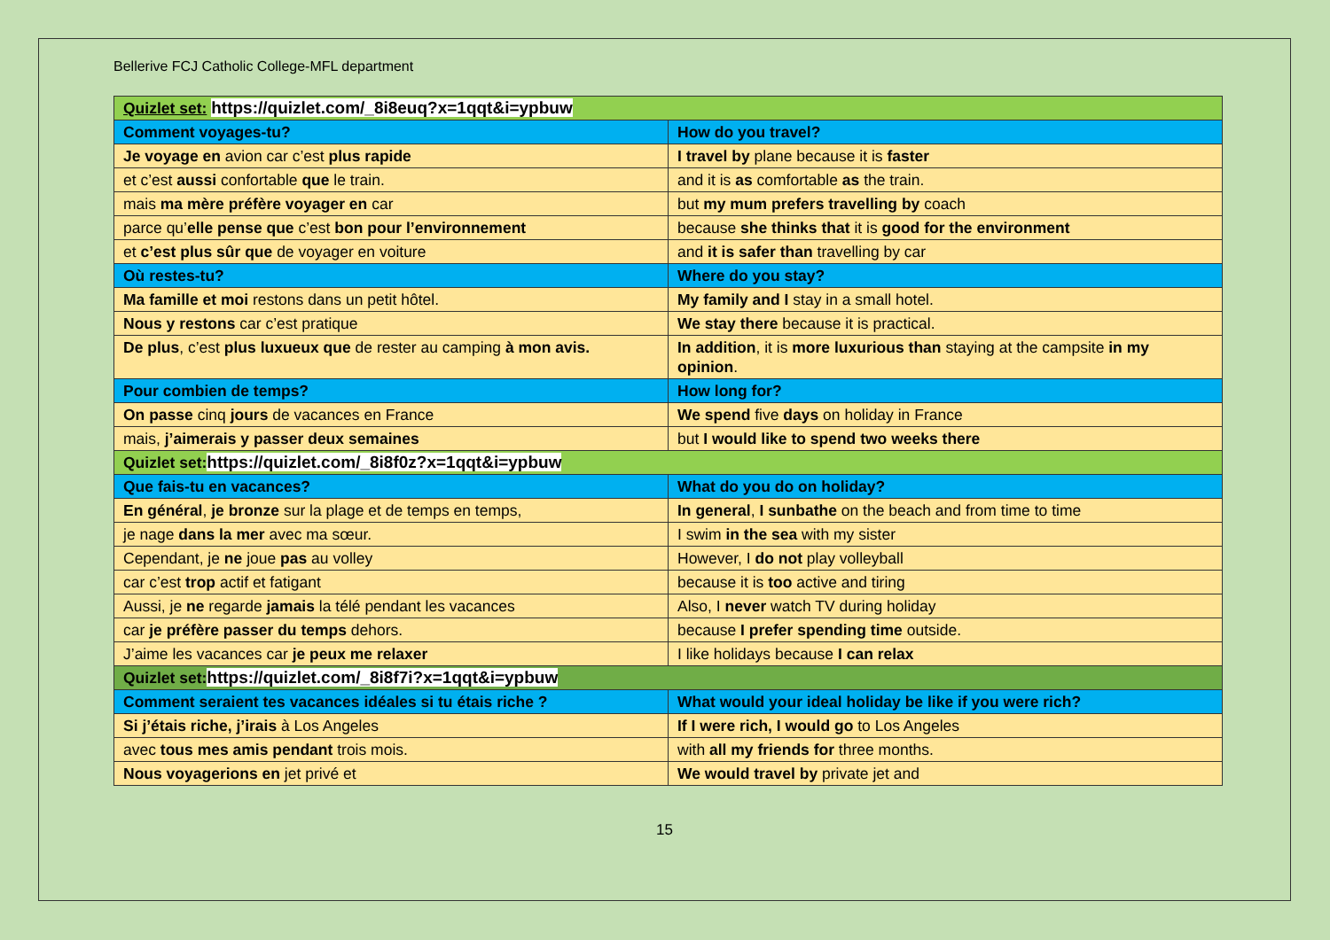Bellerive FCJ Catholic College-MFL department
| Quizlet set: https://quizlet.com/_8i8euq?x=1qqt&i=ypbuw | |
| Comment voyages-tu? | How do you travel? |
| Je voyage en avion car c’est plus rapide | I travel by plane because it is faster |
| et c’est aussi confortable que le train. | and it is as comfortable as the train. |
| mais ma mère préfère voyager en car | but my mum prefers travelling by coach |
| parce qu’ elle pense que c’est bon pour l’environnement | because she thinks that it is good for the environment |
| et c’est plus sûr que de voyager en voiture | and it is safer than travelling by car |
| Où restes-tu? | Where do you stay? |
| Ma famille et moi restons dans un petit hôtel. | My family and I stay in a small hotel. |
| Nous y restons car c’est pratique | We stay there because it is practical. |
| De plus , c’est plus luxueux que de rester au camping à mon avis. | In addition , it is more luxurious than staying at the campsite in my opinion . |
| Pour combien de temps? | How long for? |
| On passe cinq jours de vacances en France | We spend five days on holiday in France |
| mais, j’aimerais y passer deux semaines | but I would like to spend two weeks there |
| Quizlet set: https://quizlet.com/_8i8f0z?x=1qqt&i=ypbuw | |
| Que fais-tu en vacances? | What do you do on holiday? |
| En général , je bronze sur la plage et de temps en temps, | In general , I sunbathe on the beach and from time to time |
| je nage dans la mer avec ma sœur. | I swim in the sea with my sister |
| Cependant, je ne joue pas au volley | However, I do not play volleyball |
| car c’est trop actif et fatigant | because it is too active and tiring |
| Aussi, je ne regarde jamais la télé pendant les vacances | Also, I never watch TV during holiday |
| car je préfère passer du temps dehors. | because I prefer spending time outside. |
| J’aime les vacances car je peux me relaxer | I like holidays because I can relax |
| Quizlet set: https://quizlet.com/_8i8f7i?x=1qqt&i=ypbuw | |
| Comment seraient tes vacances idéales si tu étais riche ? | What would your ideal holiday be like if you were rich? |
| Si j’étais riche, j’irais à Los Angeles | If I were rich, I would go to Los Angeles |
| avec tous mes amis pendant trois mois. | with all my friends for three months. |
| Nous voyagerions en jet privé et | We would travel by private jet and |
15